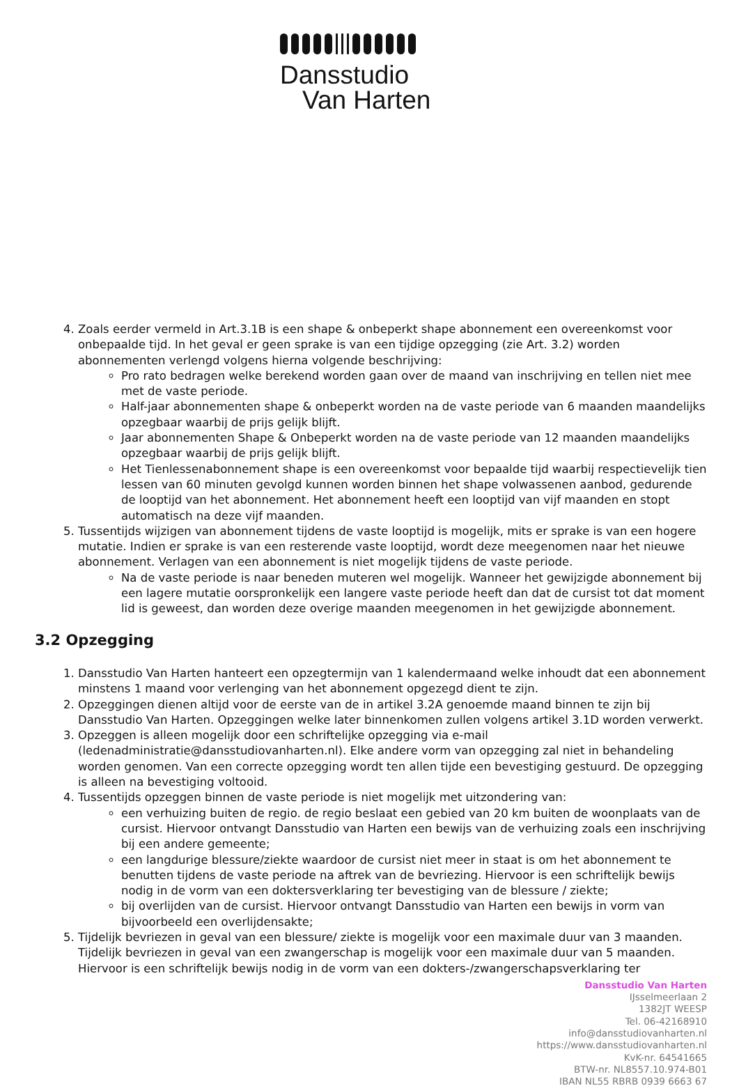Dansstudio
Van Harten
4. Zoals eerder vermeld in Art.3.1B is een shape & onbeperkt shape abonnement een overeenkomst voor onbepaalde tijd. In het geval er geen sprake is van een tijdige opzegging (zie Art. 3.2) worden abonnementen verlengd volgens hierna volgende beschrijving:
Pro rato bedragen welke berekend worden gaan over de maand van inschrijving en tellen niet mee met de vaste periode.
Half-jaar abonnementen shape & onbeperkt worden na de vaste periode van 6 maanden maandelijks opzegbaar waarbij de prijs gelijk blijft.
Jaar abonnementen Shape & Onbeperkt worden na de vaste periode van 12 maanden maandelijks opzegbaar waarbij de prijs gelijk blijft.
Het Tienlessenabonnement shape is een overeenkomst voor bepaalde tijd waarbij respectievelijk tien lessen van 60 minuten gevolgd kunnen worden binnen het shape volwassenen aanbod, gedurende de looptijd van het abonnement. Het abonnement heeft een looptijd van vijf maanden en stopt automatisch na deze vijf maanden.
5. Tussentijds wijzigen van abonnement tijdens de vaste looptijd is mogelijk, mits er sprake is van een hogere mutatie. Indien er sprake is van een resterende vaste looptijd, wordt deze meegenomen naar het nieuwe abonnement. Verlagen van een abonnement is niet mogelijk tijdens de vaste periode.
Na de vaste periode is naar beneden muteren wel mogelijk. Wanneer het gewijzigde abonnement bij een lagere mutatie oorspronkelijk een langere vaste periode heeft dan dat de cursist tot dat moment lid is geweest, dan worden deze overige maanden meegenomen in het gewijzigde abonnement.
3.2 Opzegging
1. Dansstudio Van Harten hanteert een opzegtermijn van 1 kalendermaand welke inhoudt dat een abonnement minstens 1 maand voor verlenging van het abonnement opgezegd dient te zijn.
2. Opzeggingen dienen altijd voor de eerste van de in artikel 3.2A genoemde maand binnen te zijn bij Dansstudio Van Harten. Opzeggingen welke later binnenkomen zullen volgens artikel 3.1D worden verwerkt.
3. Opzeggen is alleen mogelijk door een schriftelijke opzegging via e-mail (ledenadministratie@dansstudiovanharten.nl). Elke andere vorm van opzegging zal niet in behandeling worden genomen. Van een correcte opzegging wordt ten allen tijde een bevestiging gestuurd. De opzegging is alleen na bevestiging voltooid.
4. Tussentijds opzeggen binnen de vaste periode is niet mogelijk met uitzondering van:
een verhuizing buiten de regio. de regio beslaat een gebied van 20 km buiten de woonplaats van de cursist. Hiervoor ontvangt Dansstudio van Harten een bewijs van de verhuizing zoals een inschrijving bij een andere gemeente;
een langdurige blessure/ziekte waardoor de cursist niet meer in staat is om het abonnement te benutten tijdens de vaste periode na aftrek van de bevriezing. Hiervoor is een schriftelijk bewijs nodig in de vorm van een doktersverklaring ter bevestiging van de blessure / ziekte;
bij overlijden van de cursist. Hiervoor ontvangt Dansstudio van Harten een bewijs in vorm van bijvoorbeeld een overlijdensakte;
5. Tijdelijk bevriezen in geval van een blessure/ ziekte is mogelijk voor een maximale duur van 3 maanden. Tijdelijk bevriezen in geval van een zwangerschap is mogelijk voor een maximale duur van 5 maanden. Hiervoor is een schriftelijk bewijs nodig in de vorm van een dokters-/zwangerschapsverklaring ter
Dansstudio Van Harten
IJsselmeerlaan 2
1382JT WEESP
Tel. 06-42168910
info@dansstudiovanharten.nl
https://www.dansstudiovanharten.nl
KvK-nr. 64541665
BTW-nr. NL8557.10.974-B01
IBAN NL55 RBRB 0939 6663 67